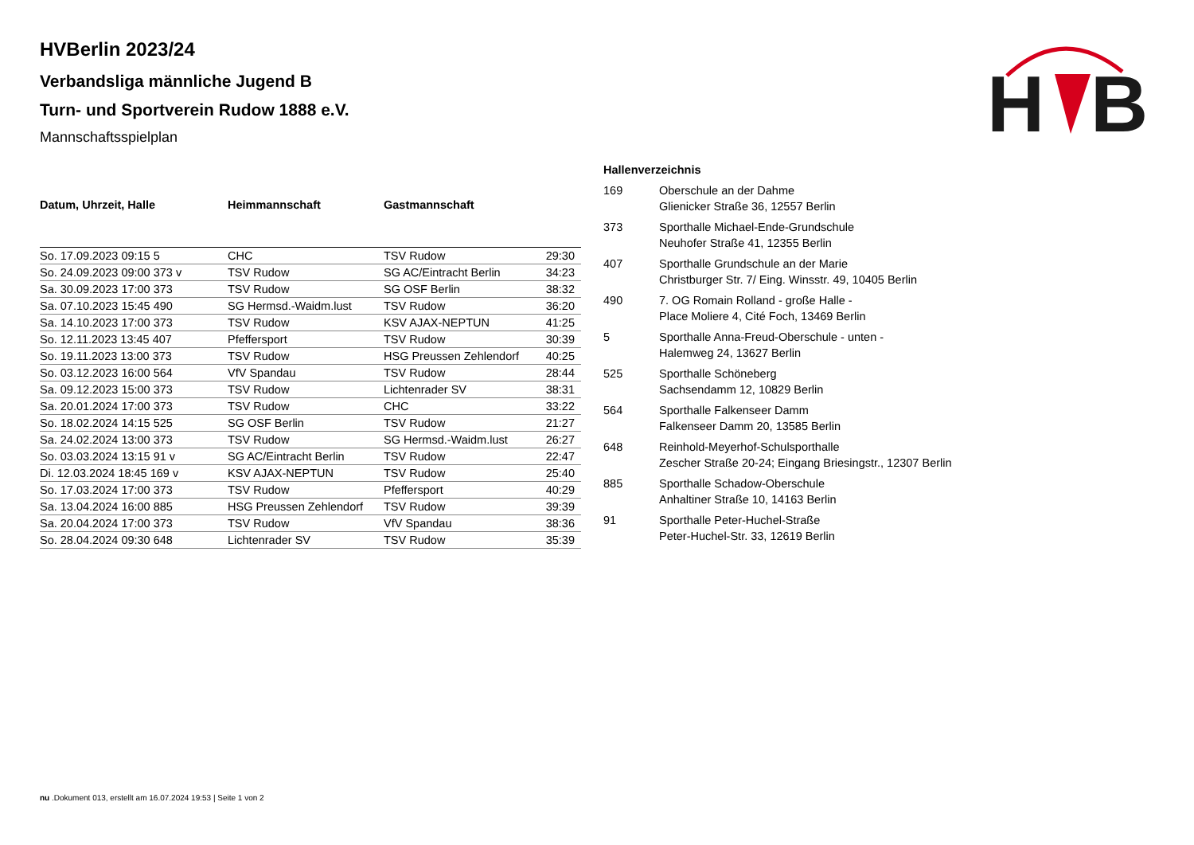H
B
HVBerlin 2023/24
Verbandsliga männliche Jugend B
Turn- und Sportverein Rudow 1888 e.V.
Mannschaftsspielplan
| Datum, Uhrzeit, Halle | Heimmannschaft | Gastmannschaft | |
| --- | --- | --- | --- |
| So. 17.09.2023 09:15 5 | CHC | TSV Rudow | 29:30 |
| So. 24.09.2023 09:00 373 v | TSV Rudow | SG AC/Eintracht Berlin | 34:23 |
| Sa. 30.09.2023 17:00 373 | TSV Rudow | SG OSF Berlin | 38:32 |
| Sa. 07.10.2023 15:45 490 | SG Hermsd.-Waidm.lust | TSV Rudow | 36:20 |
| Sa. 14.10.2023 17:00 373 | TSV Rudow | KSV AJAX-NEPTUN | 41:25 |
| So. 12.11.2023 13:45 407 | Pfeffersport | TSV Rudow | 30:39 |
| So. 19.11.2023 13:00 373 | TSV Rudow | HSG Preussen Zehlendorf | 40:25 |
| So. 03.12.2023 16:00 564 | VfV Spandau | TSV Rudow | 28:44 |
| Sa. 09.12.2023 15:00 373 | TSV Rudow | Lichtenrader SV | 38:31 |
| Sa. 20.01.2024 17:00 373 | TSV Rudow | CHC | 33:22 |
| So. 18.02.2024 14:15 525 | SG OSF Berlin | TSV Rudow | 21:27 |
| Sa. 24.02.2024 13:00 373 | TSV Rudow | SG Hermsd.-Waidm.lust | 26:27 |
| So. 03.03.2024 13:15 91 v | SG AC/Eintracht Berlin | TSV Rudow | 22:47 |
| Di. 12.03.2024 18:45 169 v | KSV AJAX-NEPTUN | TSV Rudow | 25:40 |
| So. 17.03.2024 17:00 373 | TSV Rudow | Pfeffersport | 40:29 |
| Sa. 13.04.2024 16:00 885 | HSG Preussen Zehlendorf | TSV Rudow | 39:39 |
| Sa. 20.04.2024 17:00 373 | TSV Rudow | VfV Spandau | 38:36 |
| So. 28.04.2024 09:30 648 | Lichtenrader SV | TSV Rudow | 35:39 |
Hallenverzeichnis
| 169 | Oberschule an der Dahme Glienicker Straße 36, 12557 Berlin |
| 373 | Sporthalle Michael-Ende-Grundschule Neuhofer Straße 41, 12355 Berlin |
| 407 | Sporthalle Grundschule an der Marie Christburger Str. 7/ Eing. Winsstr. 49, 10405 Berlin |
| 490 | 7. OG Romain Rolland - große Halle - Place Moliere 4, Cité Foch, 13469 Berlin |
| 5 | Sporthalle Anna-Freud-Oberschule - unten - Halemweg 24, 13627 Berlin |
| 525 | Sporthalle Schöneberg Sachsendamm 12, 10829 Berlin |
| 564 | Sporthalle Falkenseer Damm Falkenseer Damm 20, 13585 Berlin |
| 648 | Reinhold-Meyerhof-Schulsporthalle Zescher Straße 20-24; Eingang Briesingstr., 12307 Berlin |
| 885 | Sporthalle Schadow-Oberschule Anhaltiner Straße 10, 14163 Berlin |
| 91 | Sporthalle Peter-Huchel-Straße Peter-Huchel-Str. 33, 12619 Berlin |
nu .Dokument 013, erstellt am 16.07.2024 19:53 | Seite 1 von 2